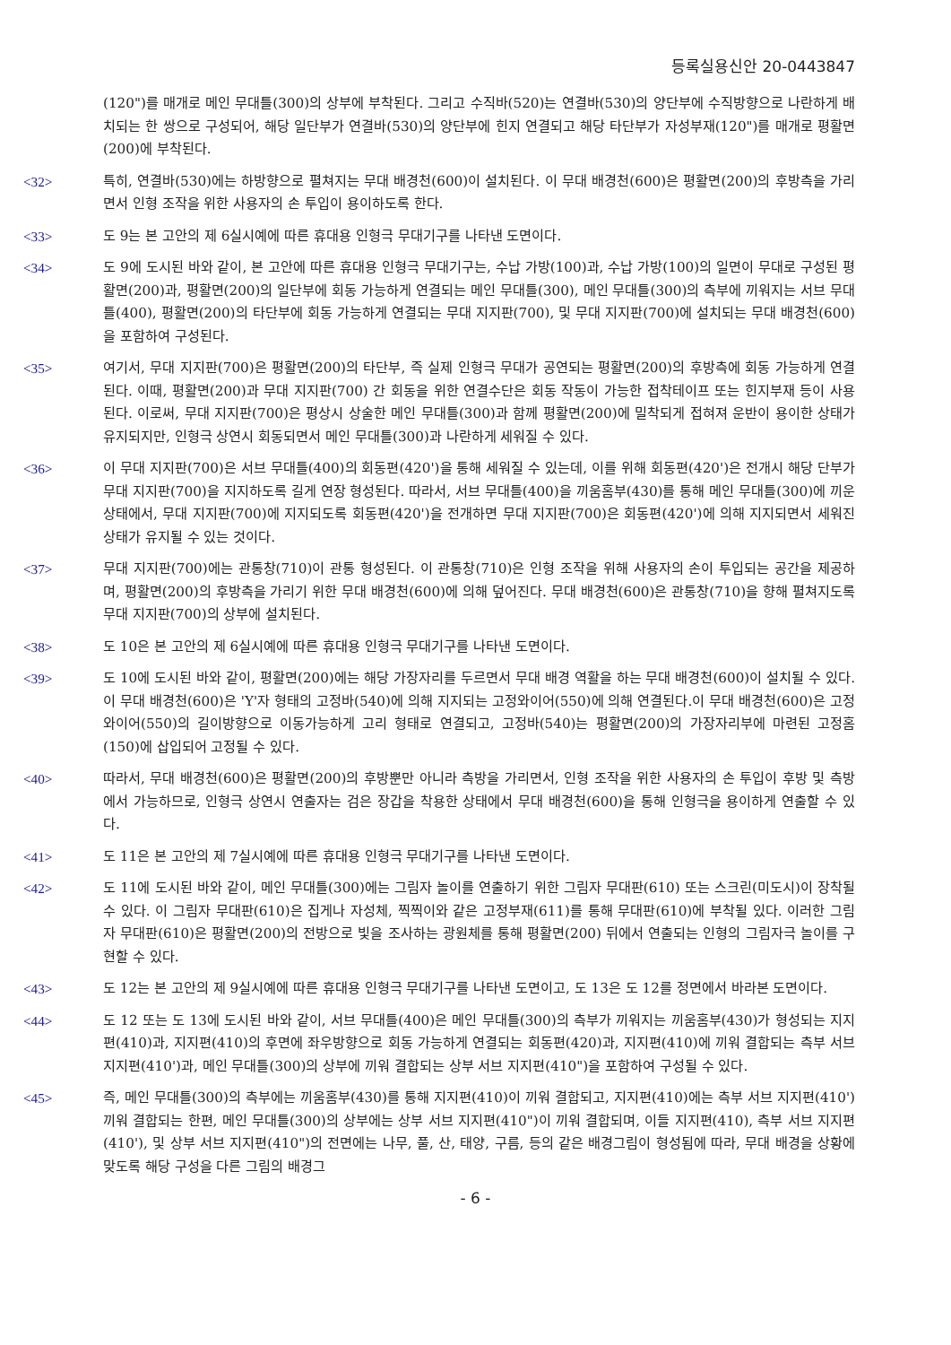등록실용신안 20-0443847
(120")를 매개로 메인 무대틀(300)의 상부에 부착된다. 그리고 수직바(520)는 연결바(530)의 양단부에 수직방향으로 나란하게 배치되는 한 쌍으로 구성되어, 해당 일단부가 연결바(530)의 양단부에 힌지 연결되고 해당 타단부가 자성부재(120")를 매개로 평활면(200)에 부착된다.
<32> 특히, 연결바(530)에는 하방향으로 펼쳐지는 무대 배경천(600)이 설치된다. 이 무대 배경천(600)은 평활면(200)의 후방측을 가리면서 인형 조작을 위한 사용자의 손 투입이 용이하도록 한다.
<33> 도 9는 본 고안의 제 6실시예에 따른 휴대용 인형극 무대기구를 나타낸 도면이다.
<34> 도 9에 도시된 바와 같이, 본 고안에 따른 휴대용 인형극 무대기구는, 수납 가방(100)과, 수납 가방(100)의 일면이 무대로 구성된 평활면(200)과, 평활면(200)의 일단부에 회동 가능하게 연결되는 메인 무대틀(300), 메인 무대틀(300)의 측부에 끼워지는 서브 무대틀(400), 평활면(200)의 타단부에 회동 가능하게 연결되는 무대 지지판(700), 및 무대 지지판(700)에 설치되는 무대 배경천(600)을 포함하여 구성된다.
<35> 여기서, 무대 지지판(700)은 평활면(200)의 타단부, 즉 실제 인형극 무대가 공연되는 평활면(200)의 후방측에 회동 가능하게 연결된다. 이때, 평활면(200)과 무대 지지판(700) 간 회동을 위한 연결수단은 회동 작동이 가능한 접착테이프 또는 힌지부재 등이 사용된다. 이로써, 무대 지지판(700)은 평상시 상술한 메인 무대틀(300)과 함께 평활면(200)에 밀착되게 접혀져 운반이 용이한 상태가 유지되지만, 인형극 상연시 회동되면서 메인 무대틀(300)과 나란하게 세워질 수 있다.
<36> 이 무대 지지판(700)은 서브 무대틀(400)의 회동편(420')을 통해 세워질 수 있는데, 이를 위해 회동편(420')은 전개시 해당 단부가 무대 지지판(700)을 지지하도록 길게 연장 형성된다. 따라서, 서브 무대틀(400)을 끼움홈부(430)를 통해 메인 무대틀(300)에 끼운 상태에서, 무대 지지판(700)에 지지되도록 회동편(420')을 전개하면 무대 지지판(700)은 회동편(420')에 의해 지지되면서 세워진 상태가 유지될 수 있는 것이다.
<37> 무대 지지판(700)에는 관통창(710)이 관통 형성된다. 이 관통창(710)은 인형 조작을 위해 사용자의 손이 투입되는 공간을 제공하며, 평활면(200)의 후방측을 가리기 위한 무대 배경천(600)에 의해 덮어진다. 무대 배경천(600)은 관통창(710)을 향해 펼쳐지도록 무대 지지판(700)의 상부에 설치된다.
<38> 도 10은 본 고안의 제 6실시예에 따른 휴대용 인형극 무대기구를 나타낸 도면이다.
<39> 도 10에 도시된 바와 같이, 평활면(200)에는 해당 가장자리를 두르면서 무대 배경 역활을 하는 무대 배경천(600)이 설치될 수 있다. 이 무대 배경천(600)은 'Y'자 형태의 고정바(540)에 의해 지지되는 고정와이어(550)에 의해 연결된다.이 무대 배경천(600)은 고정와이어(550)의 길이방향으로 이동가능하게 고리 형태로 연결되고, 고정바(540)는 평활면(200)의 가장자리부에 마련된 고정홈(150)에 삽입되어 고정될 수 있다.
<40> 따라서, 무대 배경천(600)은 평활면(200)의 후방뿐만 아니라 측방을 가리면서, 인형 조작을 위한 사용자의 손 투입이 후방 및 측방에서 가능하므로, 인형극 상연시 연출자는 검은 장갑을 착용한 상태에서 무대 배경천(600)을 통해 인형극을 용이하게 연출할 수 있다.
<41> 도 11은 본 고안의 제 7실시예에 따른 휴대용 인형극 무대기구를 나타낸 도면이다.
<42> 도 11에 도시된 바와 같이, 메인 무대틀(300)에는 그림자 놀이를 연출하기 위한 그림자 무대판(610) 또는 스크린(미도시)이 장착될 수 있다. 이 그림자 무대판(610)은 집게나 자성체, 찍찍이와 같은 고정부재(611)를 통해 무대판(610)에 부착될 있다. 이러한 그림자 무대판(610)은 평활면(200)의 전방으로 빛을 조사하는 광원체를 통해 평활면(200) 뒤에서 연출되는 인형의 그림자극 놀이를 구현할 수 있다.
<43> 도 12는 본 고안의 제 9실시예에 따른 휴대용 인형극 무대기구를 나타낸 도면이고, 도 13은 도 12를 정면에서 바라본 도면이다.
<44> 도 12 또는 도 13에 도시된 바와 같이, 서브 무대틀(400)은 메인 무대틀(300)의 측부가 끼워지는 끼움홈부(430)가 형성되는 지지편(410)과, 지지편(410)의 후면에 좌우방향으로 회동 가능하게 연결되는 회동편(420)과, 지지편(410)에 끼워 결합되는 측부 서브 지지편(410')과, 메인 무대틀(300)의 상부에 끼워 결합되는 상부 서브 지지편(410")을 포함하여 구성될 수 있다.
<45> 즉, 메인 무대틀(300)의 측부에는 끼움홈부(430)를 통해 지지편(410)이 끼워 결합되고, 지지편(410)에는 측부 서브 지지편(410') 끼워 결합되는 한편, 메인 무대틀(300)의 상부에는 상부 서브 지지편(410")이 끼워 결합되며, 이들 지지편(410), 측부 서브 지지편(410'), 및 상부 서브 지지편(410")의 전면에는 나무, 풀, 산, 태양, 구름, 등의 같은 배경그림이 형성됨에 따라, 무대 배경을 상황에 맞도록 해당 구성을 다른 그림의 배경그
- 6 -